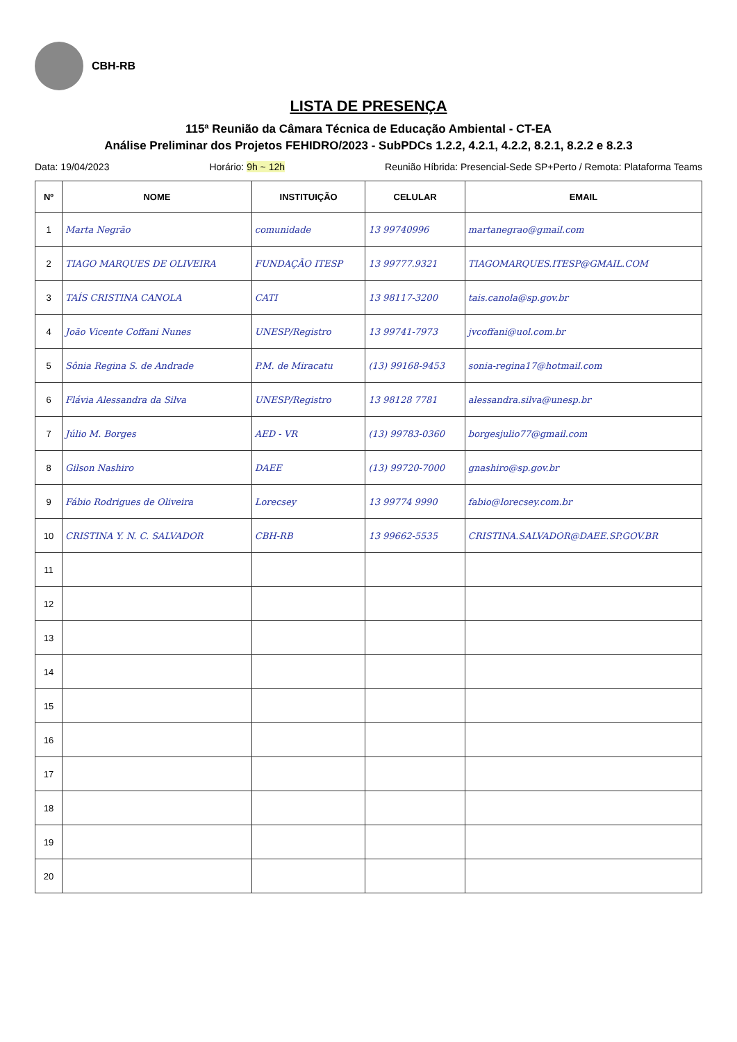CBH-RB
LISTA DE PRESENÇA
115ª Reunião da Câmara Técnica de Educação Ambiental - CT-EA
Análise Preliminar dos Projetos FEHIDRO/2023 - SubPDCs 1.2.2, 4.2.1, 4.2.2, 8.2.1, 8.2.2 e 8.2.3
Data: 19/04/2023 Horário: 9h ~ 12h Reunião Híbrida: Presencial-Sede SP+Perto / Remota: Plataforma Teams
| Nº | NOME | INSTITUIÇÃO | CELULAR | EMAIL |
| --- | --- | --- | --- | --- |
| 1 | Marta Negrão | comunidade | 13 99740996 | martanegrao@gmail.com |
| 2 | TIAGO MARQUES DE OLIVEIRA | FUNDAÇÃO ITESP | 13 99777.9321 | TIAGOMARQUES.ITESP@GMAIL.COM |
| 3 | TAÍS CRISTINA CANOLA | CATI | 13 98117-3200 | tais.canola@sp.gov.br |
| 4 | João Vicente Coffani Nunes | UNESP/Registro | 13 99741-7973 | jvcoffani@uol.com.br |
| 5 | Sônia Regina S. de Andrade | P.M. de Miracatu | (13) 99168-9453 | sonia-regina17@hotmail.com |
| 6 | Flávia Alessandra da Silva | UNESP/Registro | 13 98128 7781 | alessandra.silva@unesp.br |
| 7 | Júlio M. Borges | AED - VR | (13) 99783-0360 | borgesjulio77@gmail.com |
| 8 | Gilson Nashiro | DAEE | (13) 99720-7000 | gnashiro@sp.gov.br |
| 9 | Fábio Rodrigues de Oliveira | Lorecsey | 13 99774 9990 | fabio@lorecsey.com.br |
| 10 | CRISTINA Y. N. C. SALVADOR | CBH-RB | 13 99662-5535 | CRISTINA.SALVADOR@DAEE.SP.GOV.BR |
| 11 | | | | |
| 12 | | | | |
| 13 | | | | |
| 14 | | | | |
| 15 | | | | |
| 16 | | | | |
| 17 | | | | |
| 18 | | | | |
| 19 | | | | |
| 20 | | | | |